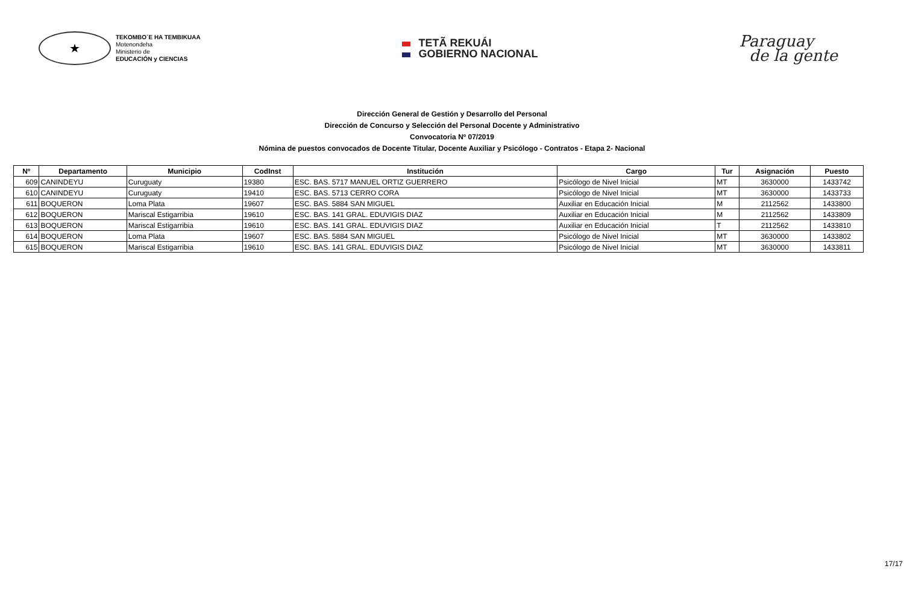★
TEKOMBO´E HA TEMBIKUAA
Motenondeha
Ministerio de
EDUCACIÓN y CIENCIAS
TETÃ REKUÁI
GOBIERNO NACIONAL
Paraguay
de la gente
Dirección General de Gestión y Desarrollo del Personal
Dirección de Concurso y Selección del Personal Docente y Administrativo
Convocatoria Nº 07/2019
Nómina de puestos convocados de Docente Titular, Docente Auxiliar y Psicólogo - Contratos - Etapa 2- Nacional
| Nº | Departamento | Municipio | CodInst | Institución | Cargo | Tur | Asignación | Puesto |
| --- | --- | --- | --- | --- | --- | --- | --- | --- |
| 609 | CANINDEYU | Curuguaty | 19380 | ESC. BAS. 5717 MANUEL ORTIZ GUERRERO | Psicólogo de Nivel Inicial | MT | 3630000 | 1433742 |
| 610 | CANINDEYU | Curuguaty | 19410 | ESC. BAS. 5713 CERRO CORA | Psicólogo de Nivel Inicial | MT | 3630000 | 1433733 |
| 611 | BOQUERON | Loma Plata | 19607 | ESC. BAS. 5884 SAN MIGUEL | Auxiliar en Educación Inicial | M | 2112562 | 1433800 |
| 612 | BOQUERON | Mariscal Estigarribia | 19610 | ESC. BAS. 141 GRAL. EDUVIGIS DIAZ | Auxiliar en Educación Inicial | M | 2112562 | 1433809 |
| 613 | BOQUERON | Mariscal Estigarribia | 19610 | ESC. BAS. 141 GRAL. EDUVIGIS DIAZ | Auxiliar en Educación Inicial | T | 2112562 | 1433810 |
| 614 | BOQUERON | Loma Plata | 19607 | ESC. BAS. 5884 SAN MIGUEL | Psicólogo de Nivel Inicial | MT | 3630000 | 1433802 |
| 615 | BOQUERON | Mariscal Estigarribia | 19610 | ESC. BAS. 141 GRAL. EDUVIGIS DIAZ | Psicólogo de Nivel Inicial | MT | 3630000 | 1433811 |
17/17